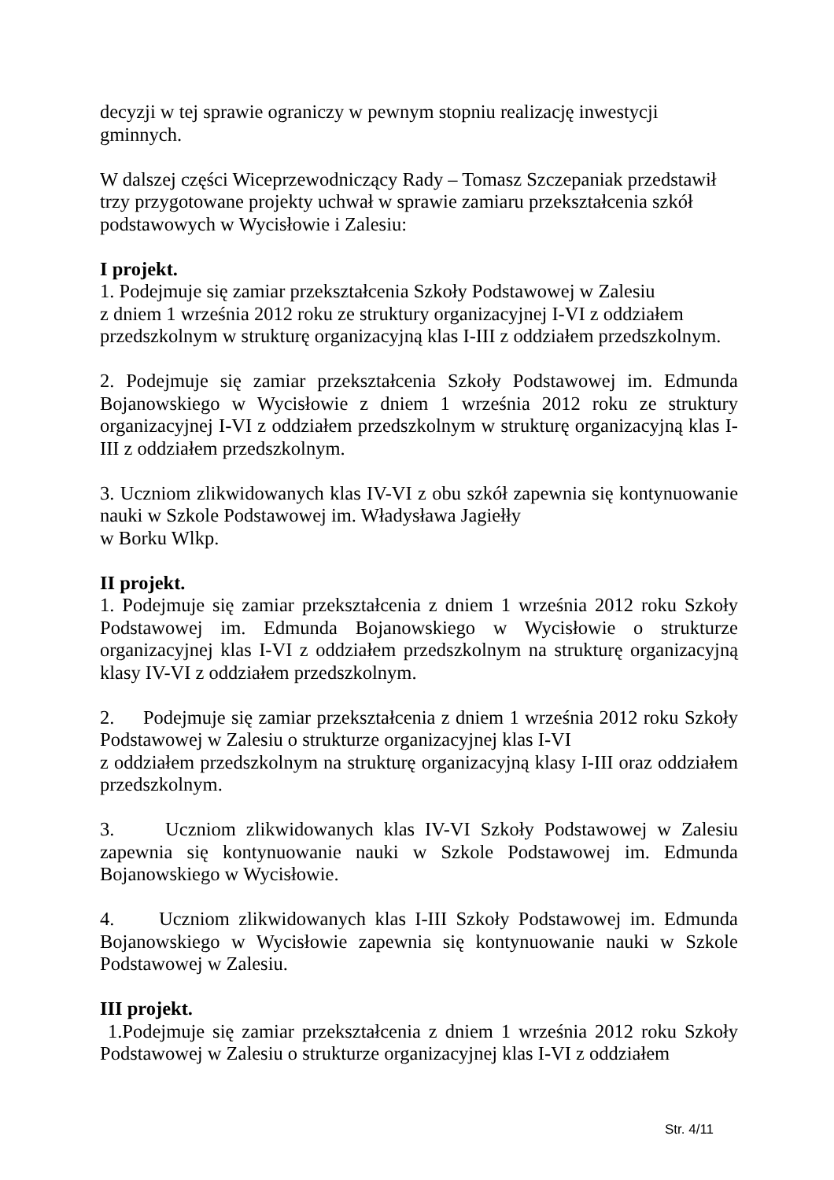decyzji w tej sprawie ograniczy w pewnym stopniu realizację inwestycji
gminnych.
W dalszej części Wiceprzewodniczący Rady – Tomasz Szczepaniak przedstawił
trzy przygotowane projekty uchwał w sprawie zamiaru przekształcenia szkół
podstawowych w Wycisłowie i Zalesiu:
I projekt.
1. Podejmuje się zamiar przekształcenia Szkoły Podstawowej w Zalesiu
z dniem 1 września 2012 roku ze struktury organizacyjnej I-VI z oddziałem
przedszkolnym w strukturę organizacyjną klas I-III z oddziałem przedszkolnym.
2. Podejmuje się zamiar przekształcenia Szkoły Podstawowej im. Edmunda Bojanowskiego w Wycisłowie z dniem 1 września 2012 roku ze struktury organizacyjnej I-VI z oddziałem przedszkolnym w strukturę organizacyjną klas I-III z oddziałem przedszkolnym.
3. Uczniom zlikwidowanych klas IV-VI z obu szkół zapewnia się kontynuowanie nauki w Szkole Podstawowej im. Władysława Jagiełły
w Borku Wlkp.
II projekt.
1. Podejmuje się zamiar przekształcenia z dniem 1 września 2012 roku Szkoły Podstawowej im. Edmunda Bojanowskiego w Wycisłowie o strukturze organizacyjnej klas I-VI z oddziałem przedszkolnym na strukturę organizacyjną klasy IV-VI z oddziałem przedszkolnym.
2. Podejmuje się zamiar przekształcenia z dniem 1 września 2012 roku Szkoły Podstawowej w Zalesiu o strukturze organizacyjnej klas I-VI
z oddziałem przedszkolnym na strukturę organizacyjną klasy I-III oraz oddziałem przedszkolnym.
3. Uczniom zlikwidowanych klas IV-VI Szkoły Podstawowej w Zalesiu zapewnia się kontynuowanie nauki w Szkole Podstawowej im. Edmunda Bojanowskiego w Wycisłowie.
4. Uczniom zlikwidowanych klas I-III Szkoły Podstawowej im. Edmunda Bojanowskiego w Wycisłowie zapewnia się kontynuowanie nauki w Szkole Podstawowej w Zalesiu.
III projekt.
1.Podejmuje się zamiar przekształcenia z dniem 1 września 2012 roku Szkoły Podstawowej w Zalesiu o strukturze organizacyjnej klas I-VI z oddziałem
Str. 4/11